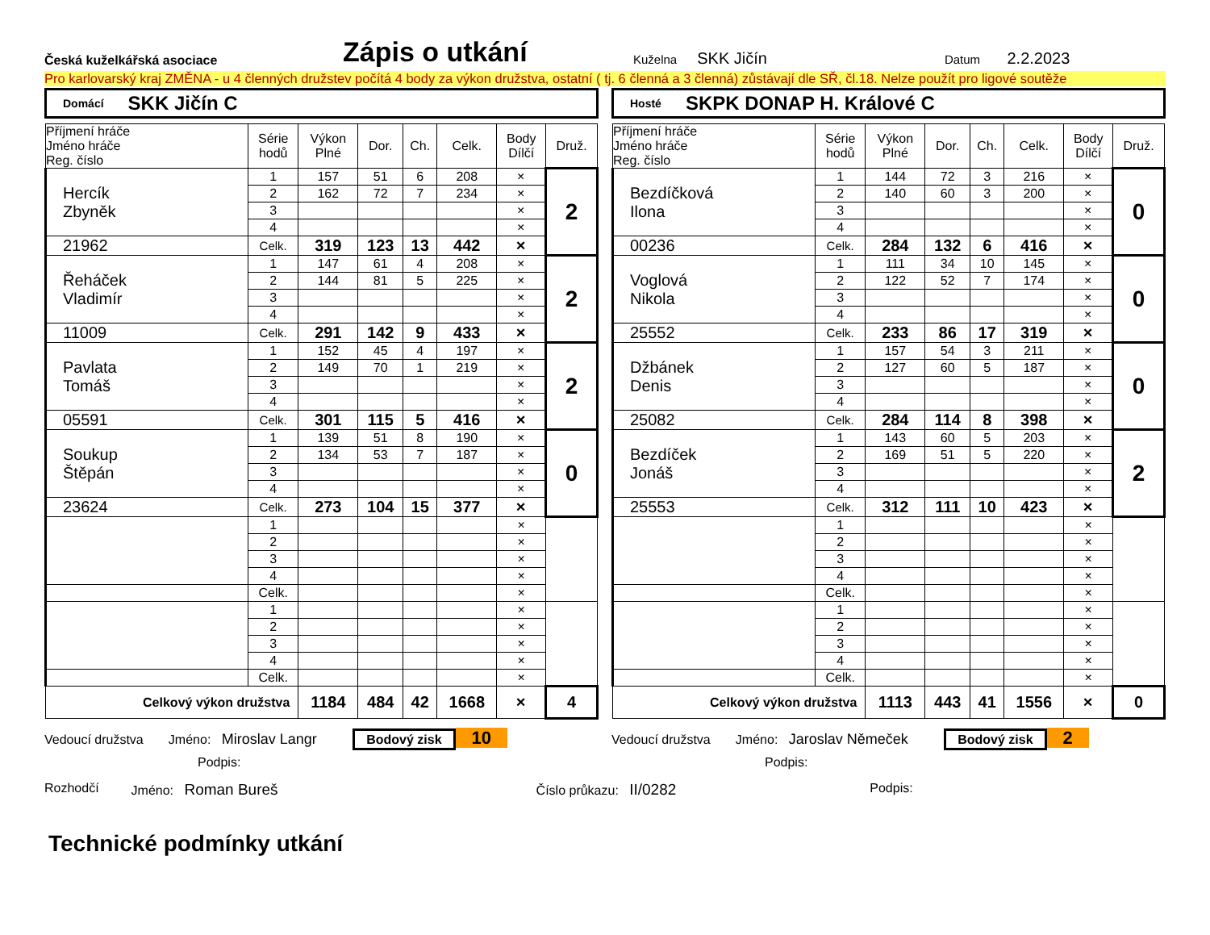Česká kuželkářská asociace
Zápis o utkání
Kuželna SKK Jičín
Datum 2.2.2023
Pro karlovarský kraj ZMĚNA - u 4 členných družstev počítá 4 body za výkon družstva, ostatní ( tj. 6 členná a 3 členná) zůstávají dle SŘ, čl.18. Nelze použít pro ligové soutěže
Domácí SKK Jičín C
| Příjmení hráče Jméno hráče Reg. číslo | Série hodů | Výkon Plné | Dor. | Ch. | Celk. | Body Dílčí | Druž. |
| --- | --- | --- | --- | --- | --- | --- | --- |
| Hercík Zbyněk | 1 | 157 | 51 | 6 | 208 | × | 2 |
| | 2 | 162 | 72 | 7 | 234 | × | |
| | 3 | | | | | × | |
| | 4 | | | | | × | |
| 21962 | Celk. | 319 | 123 | 13 | 442 | × | |
| Řeháček Vladimír | 1 | 147 | 61 | 4 | 208 | × | 2 |
| | 2 | 144 | 81 | 5 | 225 | × | |
| | 3 | | | | | × | |
| | 4 | | | | | × | |
| 11009 | Celk. | 291 | 142 | 9 | 433 | × | |
| Pavlata Tomáš | 1 | 152 | 45 | 4 | 197 | × | 2 |
| | 2 | 149 | 70 | 1 | 219 | × | |
| | 3 | | | | | × | |
| | 4 | | | | | × | |
| 05591 | Celk. | 301 | 115 | 5 | 416 | × | |
| Soukup Štěpán | 1 | 139 | 51 | 8 | 190 | × | 0 |
| | 2 | 134 | 53 | 7 | 187 | × | |
| | 3 | | | | | × | |
| | 4 | | | | | × | |
| 23624 | Celk. | 273 | 104 | 15 | 377 | × | |
| | 1 | | | | | × | |
| | 2 | | | | | × | |
| | 3 | | | | | × | |
| | 4 | | | | | × | |
| | Celk. | | | | | × | |
| | 1 | | | | | × | |
| | 2 | | | | | × | |
| | 3 | | | | | × | |
| | 4 | | | | | × | |
| | Celk. | | | | | × | |
| Celkový výkon družstva | | 1184 | 484 | 42 | 1668 | × | 4 |
Vedoucí družstva Jméno: Miroslav Langr Bodový zisk 10
Podpis:
Hosté SKPK DONAP H. Králové C
| Příjmení hráče Jméno hráče Reg. číslo | Série hodů | Výkon Plné | Dor. | Ch. | Celk. | Body Dílčí | Druž. |
| --- | --- | --- | --- | --- | --- | --- | --- |
| Bezdíčková Ilona | 1 | 144 | 72 | 3 | 216 | × | 0 |
| | 2 | 140 | 60 | 3 | 200 | × | |
| | 3 | | | | | × | |
| | 4 | | | | | × | |
| 00236 | Celk. | 284 | 132 | 6 | 416 | × | |
| Voglová Nikola | 1 | 111 | 34 | 10 | 145 | × | 0 |
| | 2 | 122 | 52 | 7 | 174 | × | |
| | 3 | | | | | × | |
| | 4 | | | | | × | |
| 25552 | Celk. | 233 | 86 | 17 | 319 | × | |
| Džbánek Denis | 1 | 157 | 54 | 3 | 211 | × | 0 |
| | 2 | 127 | 60 | 5 | 187 | × | |
| | 3 | | | | | × | |
| | 4 | | | | | × | |
| 25082 | Celk. | 284 | 114 | 8 | 398 | × | |
| Bezdíček Jonáš | 1 | 143 | 60 | 5 | 203 | × | 2 |
| | 2 | 169 | 51 | 5 | 220 | × | |
| | 3 | | | | | × | |
| | 4 | | | | | × | |
| 25553 | Celk. | 312 | 111 | 10 | 423 | × | |
| | 1 | | | | | × | |
| | 2 | | | | | × | |
| | 3 | | | | | × | |
| | 4 | | | | | × | |
| | Celk. | | | | | × | |
| | 1 | | | | | × | |
| | 2 | | | | | × | |
| | 3 | | | | | × | |
| | 4 | | | | | × | |
| | Celk. | | | | | × | |
| Celkový výkon družstva | | 1113 | 443 | 41 | 1556 | × | 0 |
Vedoucí družstva Jméno: Jaroslav Němeček Bodový zisk 2
Podpis:
Rozhodčí Jméno: Roman Bureš Číslo průkazu: II/0282 Podpis:
Technické podmínky utkání